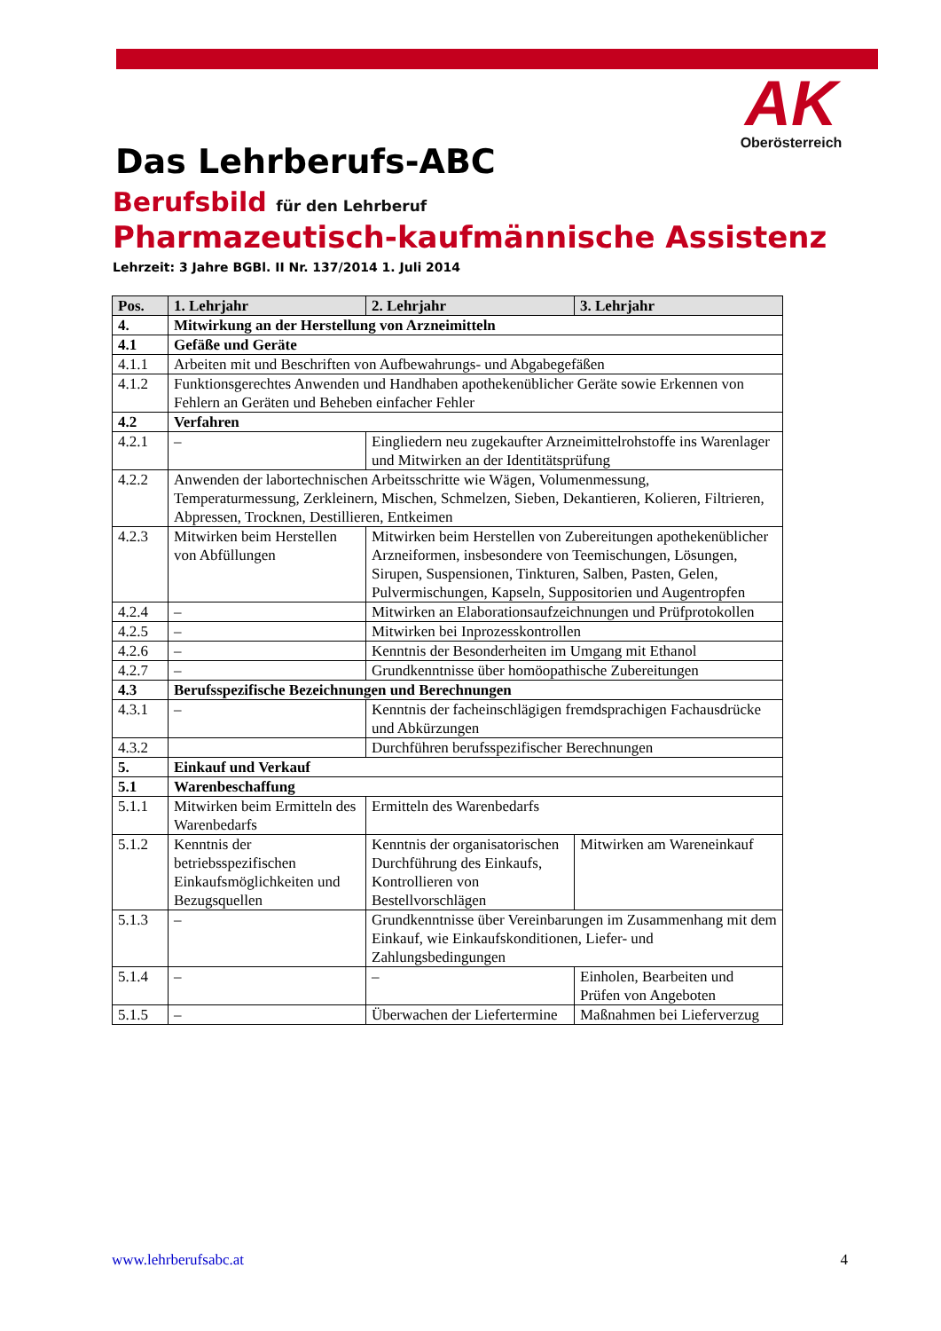AK
Oberösterreich
Das Lehrberufs-ABC
Berufsbild für den Lehrberuf
Pharmazeutisch-kaufmännische Assistenz
Lehrzeit: 3 Jahre BGBl. II Nr. 137/2014 1. Juli 2014
| Pos. | 1. Lehrjahr | 2. Lehrjahr | 3. Lehrjahr |
| --- | --- | --- | --- |
| 4. | Mitwirkung an der Herstellung von Arzneimitteln | | |
| 4.1 | Gefäße und Geräte | | |
| 4.1.1 | Arbeiten mit und Beschriften von Aufbewahrungs- und Abgabegefäßen | | |
| 4.1.2 | Funktionsgerechtes Anwenden und Handhaben apothekenüblicher Geräte sowie Erkennen von Fehlern an Geräten und Beheben einfacher Fehler | | |
| 4.2 | Verfahren | | |
| 4.2.1 | – | Eingliedern neu zugekaufter Arzneimittelrohstoffe ins Warenlager und Mitwirken an der Identitätsprüfung | |
| 4.2.2 | Anwenden der labortechnischen Arbeitsschritte wie Wägen, Volumenmessung, Temperaturmessung, Zerkleinern, Mischen, Schmelzen, Sieben, Dekantieren, Kolieren, Filtrieren, Abpressen, Trocknen, Destillieren, Entkeimen | | |
| 4.2.3 | Mitwirken beim Herstellen von Abfüllungen | Mitwirken beim Herstellen von Zubereitungen apothekenüblicher Arzneiformen, insbesondere von Teemischungen, Lösungen, Sirupen, Suspensionen, Tinkturen, Salben, Pasten, Gelen, Pulvermischungen, Kapseln, Suppositorien und Augentropfen | |
| 4.2.4 | – | Mitwirken an Elaborationsaufzeichnungen und Prüfprotokollen | |
| 4.2.5 | – | Mitwirken bei Inprozesskontrollen | |
| 4.2.6 | – | Kenntnis der Besonderheiten im Umgang mit Ethanol | |
| 4.2.7 | – | Grundkenntnisse über homöopathische Zubereitungen | |
| 4.3 | Berufsspezifische Bezeichnungen und Berechnungen | | |
| 4.3.1 | – | Kenntnis der facheinschlägigen fremdsprachigen Fachausdrücke und Abkürzungen | |
| 4.3.2 | | Durchführen berufsspezifischer Berechnungen | |
| 5. | Einkauf und Verkauf | | |
| 5.1 | Warenbeschaffung | | |
| 5.1.1 | Mitwirken beim Ermitteln des Warenbedarfs | Ermitteln des Warenbedarfs | |
| 5.1.2 | Kenntnis der betriebsspezifischen Einkaufsmöglichkeiten und Bezugsquellen | Kenntnis der organisatorischen Durchführung des Einkaufs, Kontrollieren von Bestellvorschlägen | Mitwirken am Wareneinkauf |
| 5.1.3 | – | Grundkenntnisse über Vereinbarungen im Zusammenhang mit dem Einkauf, wie Einkaufskonditionen, Liefer- und Zahlungsbedingungen | |
| 5.1.4 | – | – | Einholen, Bearbeiten und Prüfen von Angeboten |
| 5.1.5 | – | Überwachen der Liefertermine | Maßnahmen bei Lieferverzug |
www.lehrberufsabc.at 4